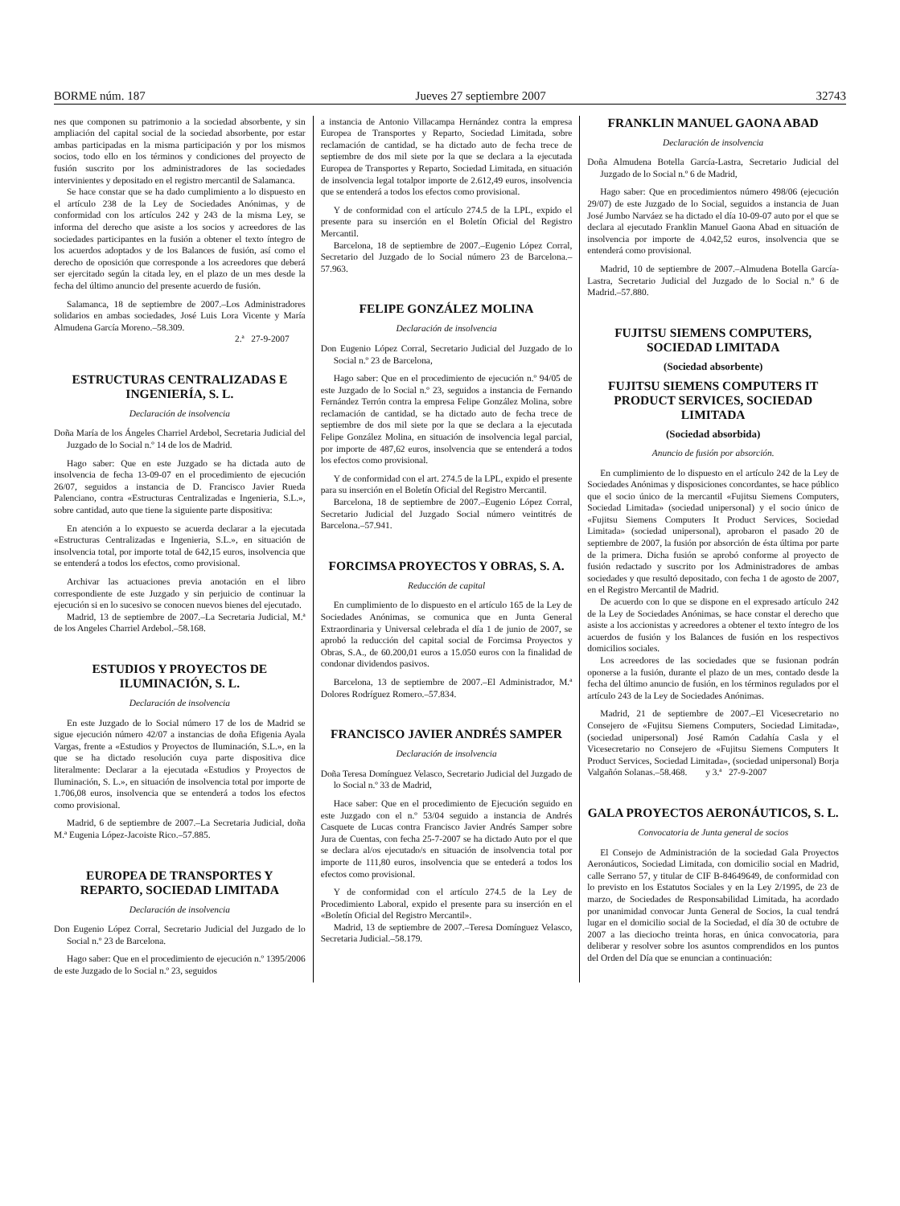BORME núm. 187 Jueves 27 septiembre 2007 32743
nes que componen su patrimonio a la sociedad absorbente, y sin ampliación del capital social de la sociedad absorbente, por estar ambas participadas en la misma participación y por los mismos socios, todo ello en los términos y condiciones del proyecto de fusión suscrito por los administradores de las sociedades intervinientes y depositado en el registro mercantil de Salamanca.
Se hace constar que se ha dado cumplimiento a lo dispuesto en el artículo 238 de la Ley de Sociedades Anónimas, y de conformidad con los artículos 242 y 243 de la misma Ley, se informa del derecho que asiste a los socios y acreedores de las sociedades participantes en la fusión a obtener el texto íntegro de los acuerdos adoptados y de los Balances de fusión, así como el derecho de oposición que corresponde a los acreedores que deberá ser ejercitado según la citada ley, en el plazo de un mes desde la fecha del último anuncio del presente acuerdo de fusión.
Salamanca, 18 de septiembre de 2007.–Los Administradores solidarios en ambas sociedades, José Luis Lora Vicente y María Almudena García Moreno.–58.309.
2.ª 27-9-2007
ESTRUCTURAS CENTRALIZADAS E INGENIERÍA, S. L.
Declaración de insolvencia
Doña María de los Ángeles Charriel Ardebol, Secretaria Judicial del Juzgado de lo Social n.º 14 de los de Madrid.
Hago saber: Que en este Juzgado se ha dictada auto de insolvencia de fecha 13-09-07 en el procedimiento de ejecución 26/07, seguidos a instancia de D. Francisco Javier Rueda Palenciano, contra «Estructuras Centralizadas e Ingenieria, S.L.», sobre cantidad, auto que tiene la siguiente parte dispositiva:
En atención a lo expuesto se acuerda declarar a la ejecutada «Estructuras Centralizadas e Ingenieria, S.L.», en situación de insolvencia total, por importe total de 642,15 euros, insolvencia que se entenderá a todos los efectos, como provisional.
Archivar las actuaciones previa anotación en el libro correspondiente de este Juzgado y sin perjuicio de continuar la ejecución si en lo sucesivo se conocen nuevos bienes del ejecutado.
Madrid, 13 de septiembre de 2007.–La Secretaria Judicial, M.ª de los Angeles Charriel Ardebol.–58.168.
ESTUDIOS Y PROYECTOS DE ILUMINACIÓN, S. L.
Declaración de insolvencia
En este Juzgado de lo Social número 17 de los de Madrid se sigue ejecución número 42/07 a instancias de doña Efigenia Ayala Vargas, frente a «Estudios y Proyectos de Iluminación, S.L.», en la que se ha dictado resolución cuya parte dispositiva dice literalmente: Declarar a la ejecutada «Estudios y Proyectos de Iluminación, S. L.», en situación de insolvencia total por importe de 1.706,08 euros, insolvencia que se entenderá a todos los efectos como provisional.
Madrid, 6 de septiembre de 2007.–La Secretaria Judicial, doña M.ª Eugenia López-Jacoiste Rico.–57.885.
EUROPEA DE TRANSPORTES Y REPARTO, SOCIEDAD LIMITADA
Declaración de insolvencia
Don Eugenio López Corral, Secretario Judicial del Juzgado de lo Social n.º 23 de Barcelona.
Hago saber: Que en el procedimiento de ejecución n.º 1395/2006 de este Juzgado de lo Social n.º 23, seguidos
a instancia de Antonio Villacampa Hernández contra la empresa Europea de Transportes y Reparto, Sociedad Limitada, sobre reclamación de cantidad, se ha dictado auto de fecha trece de septiembre de dos mil siete por la que se declara a la ejecutada Europea de Transportes y Reparto, Sociedad Limitada, en situación de insolvencia legal totalpor importe de 2.612,49 euros, insolvencia que se entenderá a todos los efectos como provisional.
Y de conformidad con el artículo 274.5 de la LPL, expido el presente para su inserción en el Boletín Oficial del Registro Mercantil.
Barcelona, 18 de septiembre de 2007.–Eugenio López Corral, Secretario del Juzgado de lo Social número 23 de Barcelona.–57.963.
FELIPE GONZÁLEZ MOLINA
Declaración de insolvencia
Don Eugenio López Corral, Secretario Judicial del Juzgado de lo Social n.º 23 de Barcelona,
Hago saber: Que en el procedimiento de ejecución n.º 94/05 de este Juzgado de lo Social n.º 23, seguidos a instancia de Fernando Fernández Terrón contra la empresa Felipe González Molina, sobre reclamación de cantidad, se ha dictado auto de fecha trece de septiembre de dos mil siete por la que se declara a la ejecutada Felipe González Molina, en situación de insolvencia legal parcial, por importe de 487,62 euros, insolvencia que se entenderá a todos los efectos como provisional.
Y de conformidad con el art. 274.5 de la LPL, expido el presente para su inserción en el Boletín Oficial del Registro Mercantil.
Barcelona, 18 de septiembre de 2007.–Eugenio López Corral, Secretario Judicial del Juzgado Social número veintitrés de Barcelona.–57.941.
FORCIMSA PROYECTOS Y OBRAS, S. A.
Reducción de capital
En cumplimiento de lo dispuesto en el artículo 165 de la Ley de Sociedades Anónimas, se comunica que en Junta General Extraordinaria y Universal celebrada el día 1 de junio de 2007, se aprobó la reducción del capital social de Forcimsa Proyectos y Obras, S.A., de 60.200,01 euros a 15.050 euros con la finalidad de condonar dividendos pasivos.
Barcelona, 13 de septiembre de 2007.–El Administrador, M.ª Dolores Rodríguez Romero.–57.834.
FRANCISCO JAVIER ANDRÉS SAMPER
Declaración de insolvencia
Doña Teresa Domínguez Velasco, Secretario Judicial del Juzgado de lo Social n.º 33 de Madrid,
Hace saber: Que en el procedimiento de Ejecución seguido en este Juzgado con el n.º 53/04 seguido a instancia de Andrés Casquete de Lucas contra Francisco Javier Andrés Samper sobre Jura de Cuentas, con fecha 25-7-2007 se ha dictado Auto por el que se declara al/os ejecutado/s en situación de insolvencia total por importe de 111,80 euros, insolvencia que se entederá a todos los efectos como provisional.
Y de conformidad con el artículo 274.5 de la Ley de Procedimiento Laboral, expido el presente para su inserción en el «Boletín Oficial del Registro Mercantil».
Madrid, 13 de septiembre de 2007.–Teresa Domínguez Velasco, Secretaria Judicial.–58.179.
FRANKLIN MANUEL GAONA ABAD
Declaración de insolvencia
Doña Almudena Botella García-Lastra, Secretario Judicial del Juzgado de lo Social n.º 6 de Madrid,
Hago saber: Que en procedimientos número 498/06 (ejecución 29/07) de este Juzgado de lo Social, seguidos a instancia de Juan José Jumbo Narváez se ha dictado el día 10-09-07 auto por el que se declara al ejecutado Franklin Manuel Gaona Abad en situación de insolvencia por importe de 4.042,52 euros, insolvencia que se entenderá como provisional.
Madrid, 10 de septiembre de 2007.–Almudena Botella García-Lastra, Secretario Judicial del Juzgado de lo Social n.º 6 de Madrid.–57.880.
FUJITSU SIEMENS COMPUTERS, SOCIEDAD LIMITADA
(Sociedad absorbente)
FUJITSU SIEMENS COMPUTERS IT PRODUCT SERVICES, SOCIEDAD LIMITADA
(Sociedad absorbida)
Anuncio de fusión por absorción.
En cumplimiento de lo dispuesto en el artículo 242 de la Ley de Sociedades Anónimas y disposiciones concordantes, se hace público que el socio único de la mercantil «Fujitsu Siemens Computers, Sociedad Limitada» (sociedad unipersonal) y el socio único de «Fujitsu Siemens Computers It Product Services, Sociedad Limitada» (sociedad unipersonal), aprobaron el pasado 20 de septiembre de 2007, la fusión por absorción de ésta última por parte de la primera. Dicha fusión se aprobó conforme al proyecto de fusión redactado y suscrito por los Administradores de ambas sociedades y que resultó depositado, con fecha 1 de agosto de 2007, en el Registro Mercantil de Madrid.
De acuerdo con lo que se dispone en el expresado artículo 242 de la Ley de Sociedades Anónimas, se hace constar el derecho que asiste a los accionistas y acreedores a obtener el texto íntegro de los acuerdos de fusión y los Balances de fusión en los respectivos domicilios sociales.
Los acreedores de las sociedades que se fusionan podrán oponerse a la fusión, durante el plazo de un mes, contado desde la fecha del último anuncio de fusión, en los términos regulados por el artículo 243 de la Ley de Sociedades Anónimas.
Madrid, 21 de septiembre de 2007.–El Vicesecretario no Consejero de «Fujitsu Siemens Computers, Sociedad Limitada», (sociedad unipersonal) José Ramón Cadahía Casla y el Vicesecretario no Consejero de «Fujitsu Siemens Computers It Product Services, Sociedad Limitada», (sociedad unipersonal) Borja Valgañón Solanas.–58.468. y 3.ª 27-9-2007
GALA PROYECTOS AERONÁUTICOS, S. L.
Convocatoria de Junta general de socios
El Consejo de Administración de la sociedad Gala Proyectos Aeronáuticos, Sociedad Limitada, con domicilio social en Madrid, calle Serrano 57, y titular de CIF B-84649649, de conformidad con lo previsto en los Estatutos Sociales y en la Ley 2/1995, de 23 de marzo, de Sociedades de Responsabilidad Limitada, ha acordado por unanimidad convocar Junta General de Socios, la cual tendrá lugar en el domicilio social de la Sociedad, el día 30 de octubre de 2007 a las dieciocho treinta horas, en única convocatoria, para deliberar y resolver sobre los asuntos comprendidos en los puntos del Orden del Día que se enuncian a continuación: